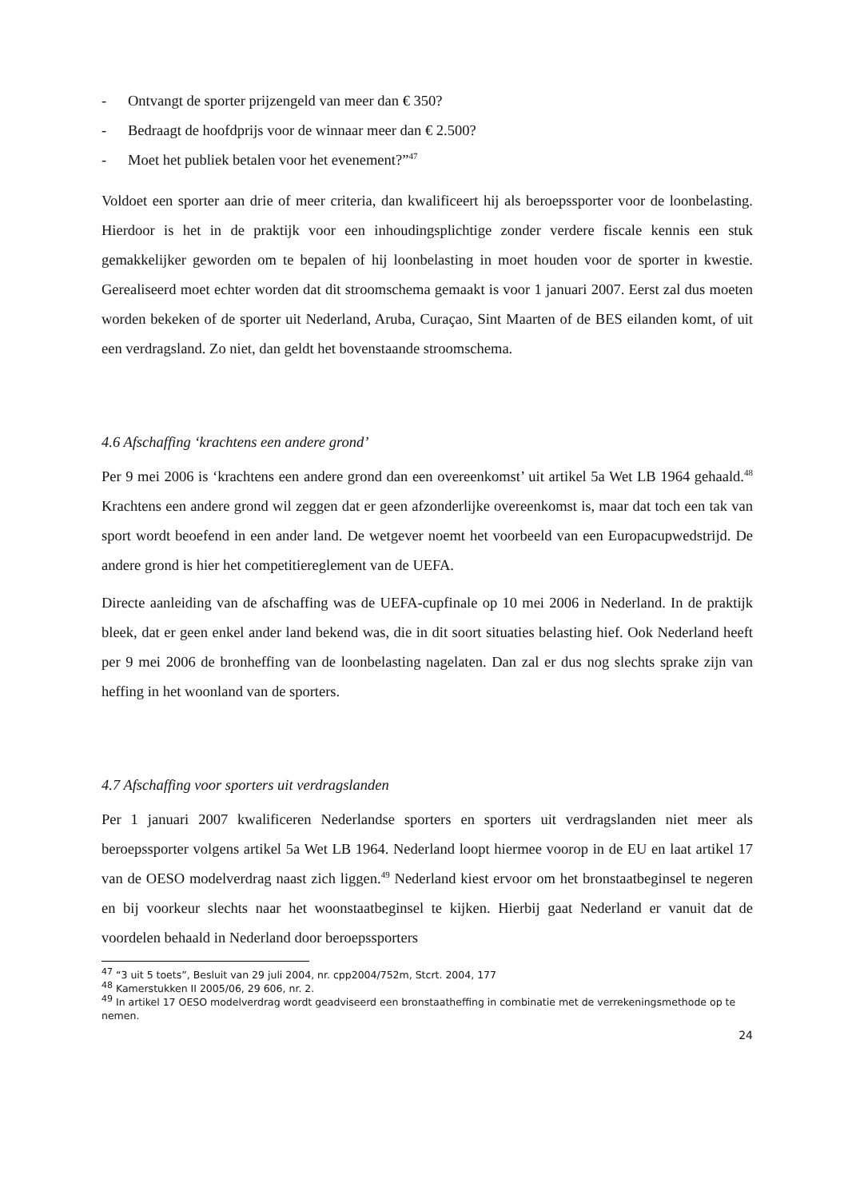- Ontvangt de sporter prijzengeld van meer dan € 350?
- Bedraagt de hoofdprijs voor de winnaar meer dan € 2.500?
- Moet het publiek betalen voor het evenement?”<sup>47</sup>
Voldoet een sporter aan drie of meer criteria, dan kwalificeert hij als beroepssporter voor de loonbelasting. Hierdoor is het in de praktijk voor een inhoudingsplichtige zonder verdere fiscale kennis een stuk gemakkelijker geworden om te bepalen of hij loonbelasting in moet houden voor de sporter in kwestie. Gerealiseerd moet echter worden dat dit stroomschema gemaakt is voor 1 januari 2007. Eerst zal dus moeten worden bekeken of de sporter uit Nederland, Aruba, Curaçao, Sint Maarten of de BES eilanden komt, of uit een verdragsland. Zo niet, dan geldt het bovenstaande stroomschema.
4.6 Afschaffing ‘krachtens een andere grond’
Per 9 mei 2006 is ‘krachtens een andere grond dan een overeenkomst’ uit artikel 5a Wet LB 1964 gehaald.<sup>48</sup> Krachtens een andere grond wil zeggen dat er geen afzonderlijke overeenkomst is, maar dat toch een tak van sport wordt beoefend in een ander land. De wetgever noemt het voorbeeld van een Europacupwedstrijd. De andere grond is hier het competitiereglement van de UEFA.
Directe aanleiding van de afschaffing was de UEFA-cupfinale op 10 mei 2006 in Nederland. In de praktijk bleek, dat er geen enkel ander land bekend was, die in dit soort situaties belasting hief. Ook Nederland heeft per 9 mei 2006 de bronheffing van de loonbelasting nagelaten. Dan zal er dus nog slechts sprake zijn van heffing in het woonland van de sporters.
4.7 Afschaffing voor sporters uit verdragslanden
Per 1 januari 2007 kwalificeren Nederlandse sporters en sporters uit verdragslanden niet meer als beroepssporter volgens artikel 5a Wet LB 1964. Nederland loopt hiermee voorop in de EU en laat artikel 17 van de OESO modelverdrag naast zich liggen.<sup>49</sup> Nederland kiest ervoor om het bronstaatbeginsel te negeren en bij voorkeur slechts naar het woonstaatbeginsel te kijken. Hierbij gaat Nederland er vanuit dat de voordelen behaald in Nederland door beroepssporters
<sup>47</sup> “3 uit 5 toets”, Besluit van 29 juli 2004, nr. cpp2004/752m, Stcrt. 2004, 177
<sup>48</sup> Kamerstukken II 2005/06, 29 606, nr. 2.
<sup>49</sup> In artikel 17 OESO modelverdrag wordt geadviseerd een bronstaatheffing in combinatie met de verrekeningsmethode op te nemen.
24